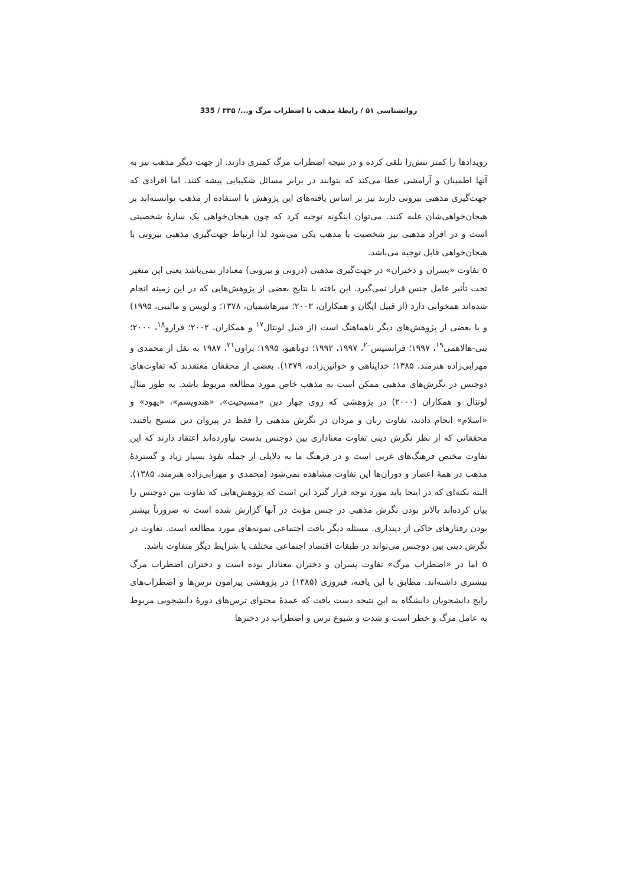روانشناسی ۵۱ / رابطهٔ مذهب با اضطراب مرگ و.../ ۳۳۵ / 335
رویدادها را کمتر تنش‌زا تلقی کرده و در نتیجه اضطراب مرگ کمتری دارند. از جهت دیگر مذهب نیز به آنها اطمینان و آرامشی عطا می‌کند که بتوانند در برابر مسائل شکیبایی پیشه کنند. اما افرادی که جهت‌گیری مذهبی بیرونی دارند نیز بر اساس یافته‌های این پژوهش با استفاده از مذهب توانسته‌اند بر هیجان‌خواهی‌شان غلبه کنند. می‌توان اینگونه توجیه کرد که چون هیجان‌خواهی یک سازهٔ شخصیتی است و در افراد مذهبی نیز شخصیت با مذهب یکی می‌شود لذا ارتباط جهت‌گیری مذهبی بیرونی با هیجان‌خواهی قابل توجیه می‌باشد.
o تفاوت «پسران و دختران» در جهت‌گیری مذهبی (درونی و بیرونی) معنادار نمی‌باشد یعنی این متغیر تحت تأثیر عامل جنس قرار نمی‌گیرد. این یافته با نتایج بعضی از پژوهش‌هایی که در این زمینه انجام شده‌اند همخوانی دارد (از قبیل ایگان و همکاران، ۲۰۰۳؛ میرهاشمیان، ۱۳۷۸؛ و لویس و مالتبی، ۱۹۹۵) و با بعضی از پژوهش‌های دیگر ناهماهنگ است (از قبیل لونتال<sup>۱۷</sup> و همکاران، ۲۰۰۲؛ فرارو<sup>۱۸</sup>، ۲۰۰۰؛ بتی-هالاهمی<sup>۱۹</sup>، ۱۹۹۷؛ فرانسیس<sup>۲۰</sup>، ۱۹۹۷، ۱۹۹۲؛ دوناهیو، ۱۹۹۵؛ براون<sup>۲۱</sup>، ۱۹۸۷ به نقل از محمدی و مهرابی‌زاده هنرمند، ۱۳۸۵؛ خداپناهی و خوانین‌زاده، ۱۳۷۹). بعضی از محققان معتقدند که تفاوت‌های دوجنس در نگرش‌های مذهبی ممکن است به مذهب خاص مورد مطالعه مربوط باشد. به طور مثال لونتال و همکاران (۲۰۰۰) در پژوهشی که روی چهار دین «مسیحیت»، «هندویسم»، «یهود» و «اسلام» انجام دادند، تفاوت زنان و مردان در نگرش مذهبی را فقط در پیروان دین مسیح یافتند. محققانی که از نظر نگرش دینی تفاوت معناداری بین دوجنس بدست نیاورده‌اند اعتقاد دارند که این تفاوت مختص فرهنگ‌های غربی است و در فرهنگ ما به دلایلی از جمله نفوذ بسیار زیاد و گستردهٔ مذهب در همهٔ اعصار و دوران‌ها این تفاوت مشاهده نمی‌شود (محمدی و مهرابی‌زاده هنرمند، ۱۳۸۵). البته نکته‌ای که در اینجا باید مورد توجه قرار گیرد این است که پژوهش‌هایی که تفاوت بین دوجنس را بیان کرده‌اند بالاتر بودن نگرش مذهبی در جنس مؤنث در آنها گزارش شده است نه ضرورتاً بیشتر بودن رفتارهای حاکی از دینداری. مسئله دیگر بافت اجتماعی نمونه‌های مورد مطالعه است. تفاوت در نگرش دینی بین دوجنس می‌تواند در طبقات اقتصاد اجتماعی مختلف یا شرایط دیگر متفاوت باشد.
o اما در «اضطراب مرگ» تفاوت پسران و دختران معنادار بوده است و دختران اضطراب مرگ بیشتری داشته‌اند. مطابق با این یافته، فیروزی (۱۳۸۵) در پژوهشی پیرامون ترس‌ها و اضطراب‌های رایج دانشجویان دانشگاه به این نتیجه دست یافت که عمدهٔ محتوای ترس‌های دورهٔ دانشجویی مربوط به عامل مرگ و خطر است و شدت و شیوع ترس و اضطراب در دخترها